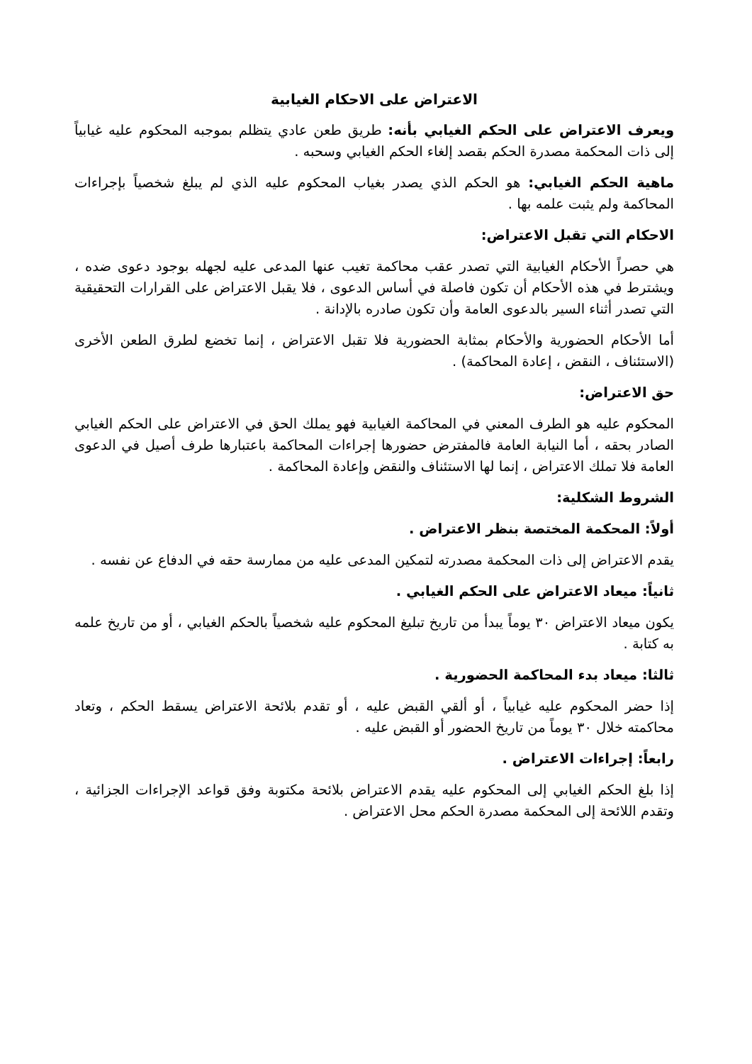الاعتراض على الاحكام الغيابية
ويعرف الاعتراض على الحكم الغيابي بأنه: طريق طعن عادي يتظلم بموجبه المحكوم عليه غيابياً إلى ذات المحكمة مصدرة الحكم بقصد إلغاء الحكم الغيابي وسحبه .
ماهية الحكم الغيابي: هو الحكم الذي يصدر بغياب المحكوم عليه الذي لم يبلغ شخصياً بإجراءات المحاكمة ولم يثبت علمه بها .
الاحكام التي تقبل الاعتراض:
هي حصراً الأحكام الغيابية التي تصدر عقب محاكمة تغيب عنها المدعى عليه لجهله بوجود دعوى ضده ، ويشترط في هذه الأحكام أن تكون فاصلة في أساس الدعوى ، فلا يقبل الاعتراض على القرارات التحقيقية التي تصدر أثناء السير بالدعوى العامة وأن تكون صادره بالإدانة .
أما الأحكام الحضورية والأحكام بمثابة الحضورية فلا تقبل الاعتراض ، إنما تخضع لطرق الطعن الأخرى (الاستئناف ، النقض ، إعادة المحاكمة) .
حق الاعتراض:
المحكوم عليه هو الطرف المعني في المحاكمة الغيابية فهو يملك الحق في الاعتراض على الحكم الغيابي الصادر بحقه ، أما النيابة العامة فالمفترض حضورها إجراءات المحاكمة باعتبارها طرف أصيل في الدعوى العامة فلا تملك الاعتراض ، إنما لها الاستئناف والنقض وإعادة المحاكمة .
الشروط الشكلية:
أولاً: المحكمة المختصة بنظر الاعتراض .
يقدم الاعتراض إلى ذات المحكمة مصدرته لتمكين المدعى عليه من ممارسة حقه في الدفاع عن نفسه .
ثانياً: ميعاد الاعتراض على الحكم الغيابي .
يكون ميعاد الاعتراض ٣٠ يوماً يبدأ من تاريخ تبليغ المحكوم عليه شخصياً بالحكم الغيابي ، أو من تاريخ علمه به كتابة .
ثالثا: ميعاد بدء المحاكمة الحضورية .
إذا حضر المحكوم عليه غيابياً ، أو ألقي القبض عليه ، أو تقدم بلائحة الاعتراض يسقط الحكم ، وتعاد محاكمته خلال ٣٠ يوماً من تاريخ الحضور أو القبض عليه .
رابعاً: إجراءات الاعتراض .
إذا بلغ الحكم الغيابي إلى المحكوم عليه يقدم الاعتراض بلائحة مكتوبة وفق قواعد الإجراءات الجزائية ، وتقدم اللائحة إلى المحكمة مصدرة الحكم محل الاعتراض .